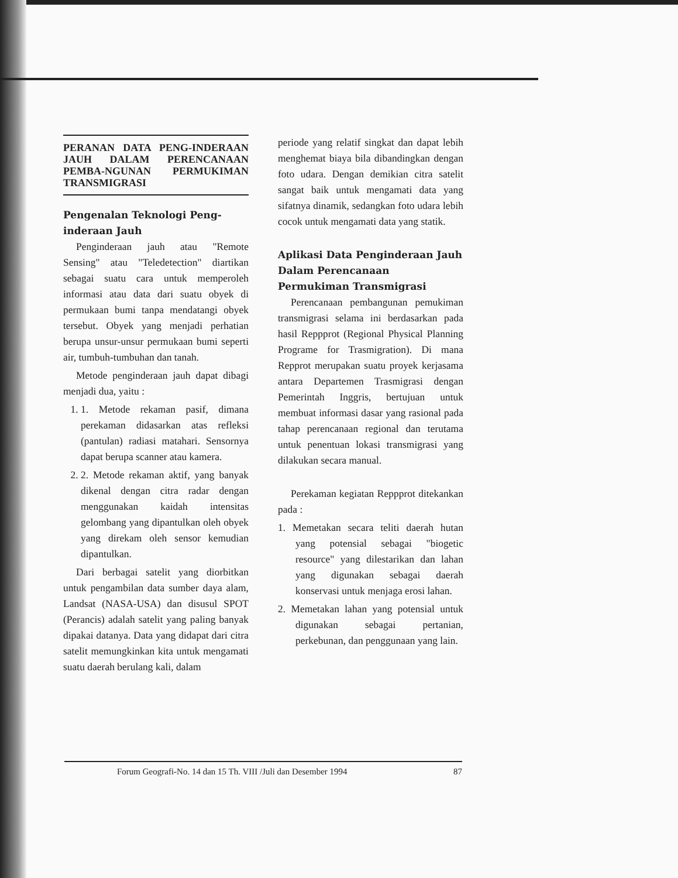PERANAN DATA PENG-INDERAAN JAUH DALAM PERENCANAAN PEMBA-NGUNAN PERMUKIMAN TRANSMIGRASI
Pengenalan Teknologi Peng-inderaan Jauh
Penginderaan jauh atau "Remote Sensing" atau "Teledetection" diartikan sebagai suatu cara untuk memperoleh informasi atau data dari suatu obyek di permukaan bumi tanpa mendatangi obyek tersebut. Obyek yang menjadi perhatian berupa unsur-unsur permukaan bumi seperti air, tumbuh-tumbuhan dan tanah.
Metode penginderaan jauh dapat dibagi menjadi dua, yaitu :
1. 1. Metode rekaman pasif, dimana perekaman didasarkan atas refleksi (pantulan) radiasi matahari. Sensornya dapat berupa scanner atau kamera.
2. 2. Metode rekaman aktif, yang banyak dikenal dengan citra radar dengan menggunakan kaidah intensitas gelombang yang dipantulkan oleh obyek yang direkam oleh sensor kemudian dipantulkan.
Dari berbagai satelit yang diorbitkan untuk pengambilan data sumber daya alam, Landsat (NASA-USA) dan disusul SPOT (Perancis) adalah satelit yang paling banyak dipakai datanya. Data yang didapat dari citra satelit memungkinkan kita untuk mengamati suatu daerah berulang kali, dalam
periode yang relatif singkat dan dapat lebih menghemat biaya bila dibandingkan dengan foto udara. Dengan demikian citra satelit sangat baik untuk mengamati data yang sifatnya dinamik, sedangkan foto udara lebih cocok untuk mengamati data yang statik.
Aplikasi Data Penginderaan Jauh Dalam Perencanaan Permukiman Transmigrasi
Perencanaan pembangunan pemukiman transmigrasi selama ini berdasarkan pada hasil Reppprot (Regional Physical Planning Programe for Trasmigration). Di mana Repprot merupakan suatu proyek kerjasama antara Departemen Trasmigrasi dengan Pemerintah Inggris, bertujuan untuk membuat informasi dasar yang rasional pada tahap perencanaan regional dan terutama untuk penentuan lokasi transmigrasi yang dilakukan secara manual.
Perekaman kegiatan Reppprot ditekankan pada :
1. Memetakan secara teliti daerah hutan yang potensial sebagai "biogetic resource" yang dilestarikan dan lahan yang digunakan sebagai daerah konservasi untuk menjaga erosi lahan.
2. Memetakan lahan yang potensial untuk digunakan sebagai pertanian, perkebunan, dan penggunaan yang lain.
Forum Geografi-No. 14 dan 15 Th. VIII /Juli dan Desember 1994 87